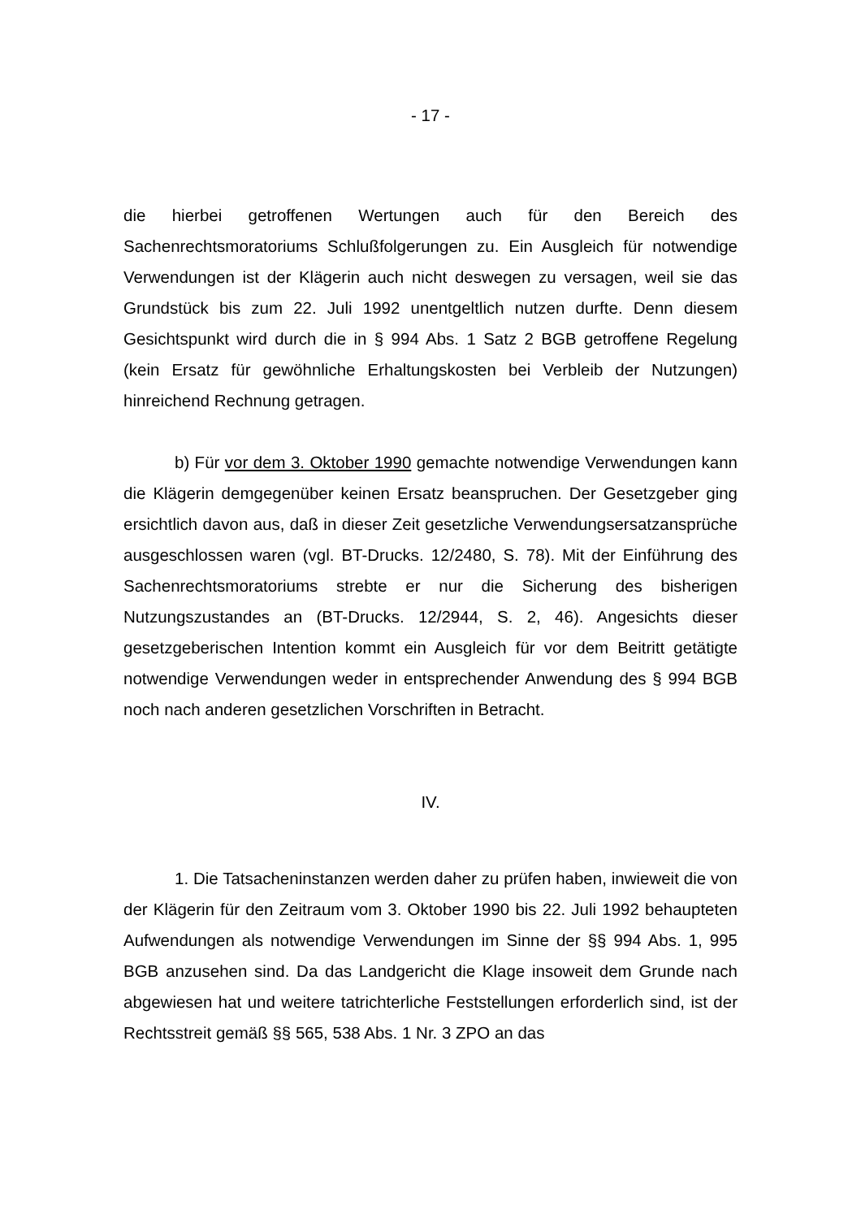- 17 -
die hierbei getroffenen Wertungen auch für den Bereich des Sachenrechtsmoratoriums Schlußfolgerungen zu. Ein Ausgleich für notwendige Verwendungen ist der Klägerin auch nicht deswegen zu versagen, weil sie das Grundstück bis zum 22. Juli 1992 unentgeltlich nutzen durfte. Denn diesem Gesichtspunkt wird durch die in § 994 Abs. 1 Satz 2 BGB getroffene Regelung (kein Ersatz für gewöhnliche Erhaltungskosten bei Verbleib der Nutzungen) hinreichend Rechnung getragen.
b) Für vor dem 3. Oktober 1990 gemachte notwendige Verwendungen kann die Klägerin demgegenüber keinen Ersatz beanspruchen. Der Gesetzgeber ging ersichtlich davon aus, daß in dieser Zeit gesetzliche Verwendungsersatzansprüche ausgeschlossen waren (vgl. BT-Drucks. 12/2480, S. 78). Mit der Einführung des Sachenrechtsmoratoriums strebte er nur die Sicherung des bisherigen Nutzungszustandes an (BT-Drucks. 12/2944, S. 2, 46). Angesichts dieser gesetzgeberischen Intention kommt ein Ausgleich für vor dem Beitritt getätigte notwendige Verwendungen weder in entsprechender Anwendung des § 994 BGB noch nach anderen gesetzlichen Vorschriften in Betracht.
IV.
1. Die Tatsacheninstanzen werden daher zu prüfen haben, inwieweit die von der Klägerin für den Zeitraum vom 3. Oktober 1990 bis 22. Juli 1992 behaupteten Aufwendungen als notwendige Verwendungen im Sinne der §§ 994 Abs. 1, 995 BGB anzusehen sind. Da das Landgericht die Klage insoweit dem Grunde nach abgewiesen hat und weitere tatrichterliche Feststellungen erforderlich sind, ist der Rechtsstreit gemäß §§ 565, 538 Abs. 1 Nr. 3 ZPO an das